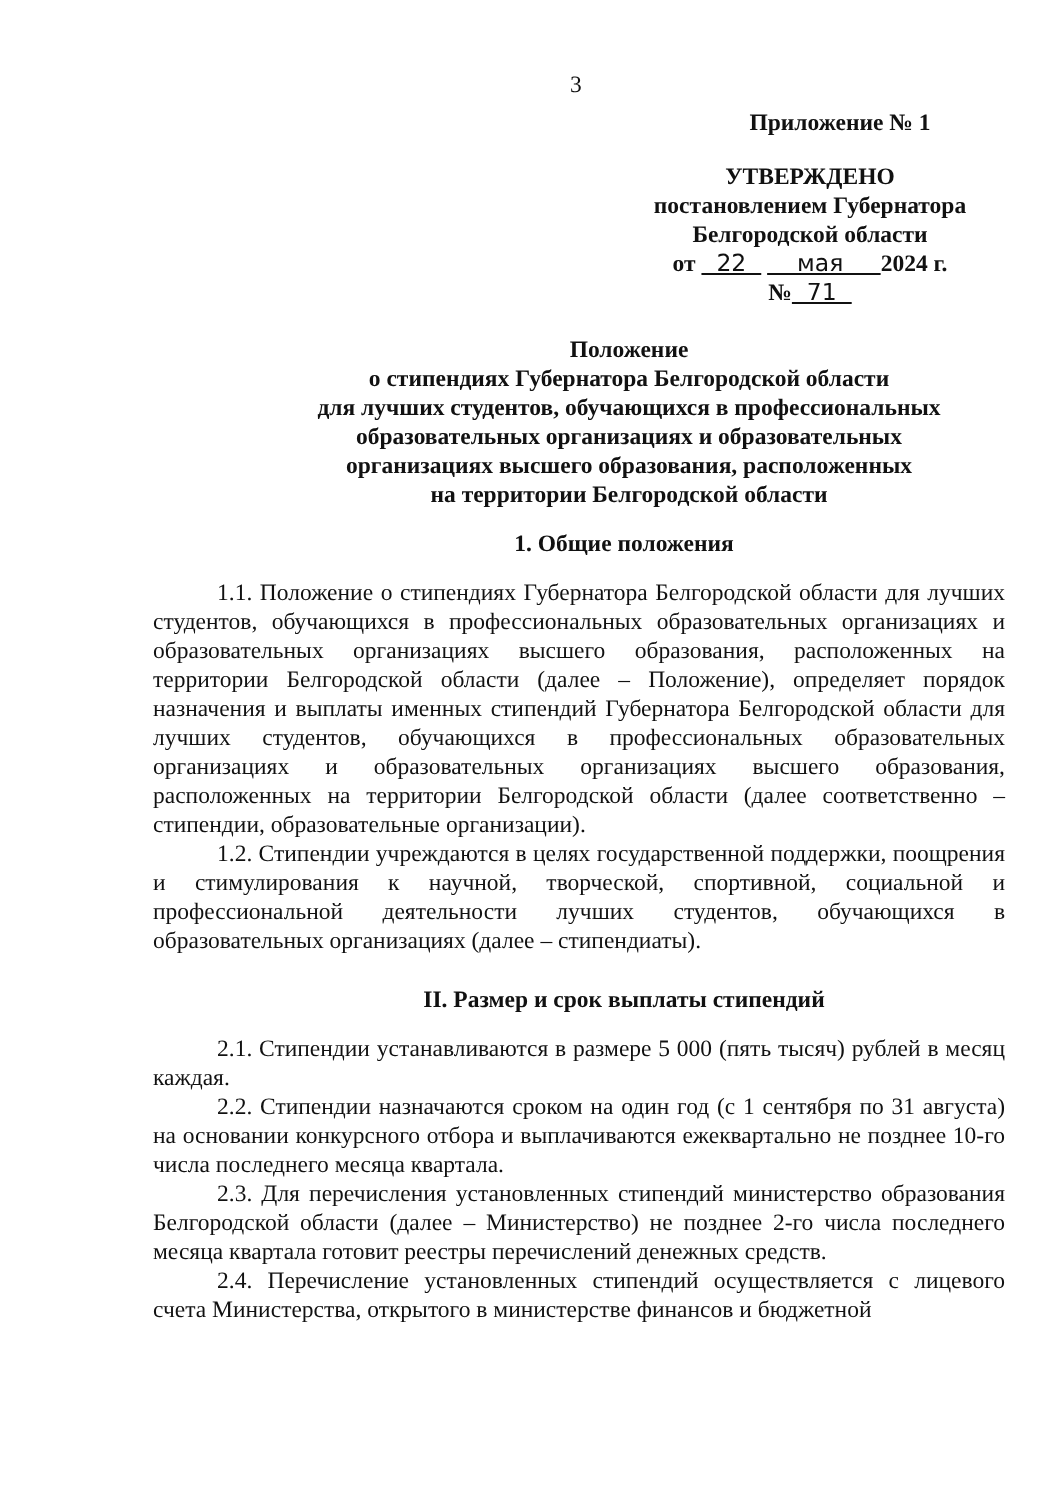3
Приложение № 1
УТВЕРЖДЕНО
постановлением Губернатора
Белгородской области
от 22 мая 2024 г.
№ 71
Положение
о стипендиях Губернатора Белгородской области
для лучших студентов, обучающихся в профессиональных
образовательных организациях и образовательных
организациях высшего образования, расположенных
на территории Белгородской области
1. Общие положения
1.1. Положение о стипендиях Губернатора Белгородской области для лучших студентов, обучающихся в профессиональных образовательных организациях и образовательных организациях высшего образования, расположенных на территории Белгородской области (далее – Положение), определяет порядок назначения и выплаты именных стипендий Губернатора Белгородской области для лучших студентов, обучающихся в профессиональных образовательных организациях и образовательных организациях высшего образования, расположенных на территории Белгородской области (далее соответственно – стипендии, образовательные организации).
1.2. Стипендии учреждаются в целях государственной поддержки, поощрения и стимулирования к научной, творческой, спортивной, социальной и профессиональной деятельности лучших студентов, обучающихся в образовательных организациях (далее – стипендиаты).
II. Размер и срок выплаты стипендий
2.1. Стипендии устанавливаются в размере 5 000 (пять тысяч) рублей в месяц каждая.
2.2. Стипендии назначаются сроком на один год (с 1 сентября по 31 августа) на основании конкурсного отбора и выплачиваются ежеквартально не позднее 10-го числа последнего месяца квартала.
2.3. Для перечисления установленных стипендий министерство образования Белгородской области (далее – Министерство) не позднее 2-го числа последнего месяца квартала готовит реестры перечислений денежных средств.
2.4. Перечисление установленных стипендий осуществляется с лицевого счета Министерства, открытого в министерстве финансов и бюджетной